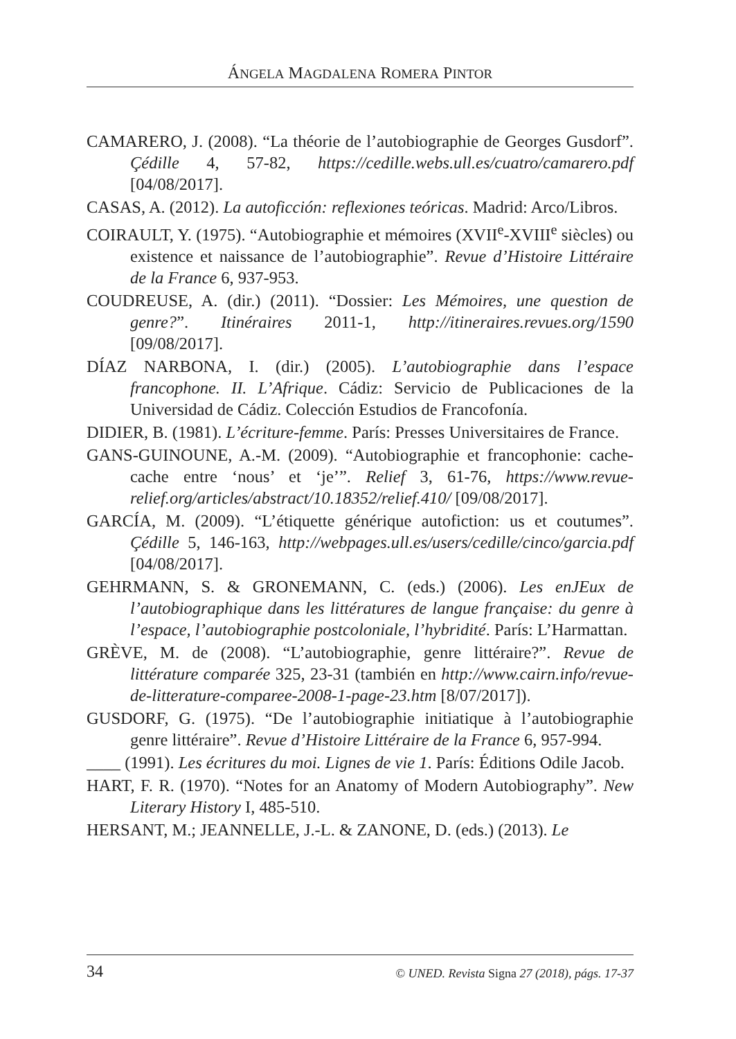ÁNGELA MAGDALENA ROMERA PINTOR
CAMARERO, J. (2008). “La théorie de l’autobiographie de Georges Gusdorf”. Çédille 4, 57-82, https://cedille.webs.ull.es/cuatro/camarero.pdf [04/08/2017].
CASAS, A. (2012). La autoficción: reflexiones teóricas. Madrid: Arco/Libros.
COIRAULT, Y. (1975). “Autobiographie et mémoires (XVII<sup>e</sup>-XVIII<sup>e</sup> siècles) ou existence et naissance de l’autobiographie”. Revue d’Histoire Littéraire de la France 6, 937-953.
COUDREUSE, A. (dir.) (2011). “Dossier: Les Mémoires, une question de genre?”. Itinéraires 2011-1, http://itineraires.revues.org/1590 [09/08/2017].
DÍAZ NARBONA, I. (dir.) (2005). L’autobiographie dans l’espace francophone. II. L’Afrique. Cádiz: Servicio de Publicaciones de la Universidad de Cádiz. Colección Estudios de Francofonía.
DIDIER, B. (1981). L’écriture-femme. París: Presses Universitaires de France.
GANS-GUINOUNE, A.-M. (2009). “Autobiographie et francophonie: cache-cache entre ‘nous’ et ‘je’”. Relief 3, 61-76, https://www.revue-relief.org/articles/abstract/10.18352/relief.410/ [09/08/2017].
GARCÍA, M. (2009). “L’étiquette générique autofiction: us et coutumes”. Çédille 5, 146-163, http://webpages.ull.es/users/cedille/cinco/garcia.pdf [04/08/2017].
GEHRMANN, S. & GRONEMANN, C. (eds.) (2006). Les enJEux de l’autobiographique dans les littératures de langue française: du genre à l’espace, l’autobiographie postcoloniale, l’hybridité. París: L’Harmattan.
GRÈVE, M. de (2008). “L’autobiographie, genre littéraire?”. Revue de littérature comparée 325, 23-31 (también en http://www.cairn.info/revue-de-litterature-comparee-2008-1-page-23.htm [8/07/2017]).
GUSDORF, G. (1975). “De l’autobiographie initiatique à l’autobiographie genre littéraire”. Revue d’Histoire Littéraire de la France 6, 957-994.
____ (1991). Les écritures du moi. Lignes de vie 1. París: Éditions Odile Jacob.
HART, F. R. (1970). “Notes for an Anatomy of Modern Autobiography”. New Literary History I, 485-510.
HERSANT, M.; JEANNELLE, J.-L. & ZANONE, D. (eds.) (2013). Le
34 © UNED. Revista Signa 27 (2018), págs. 17-37